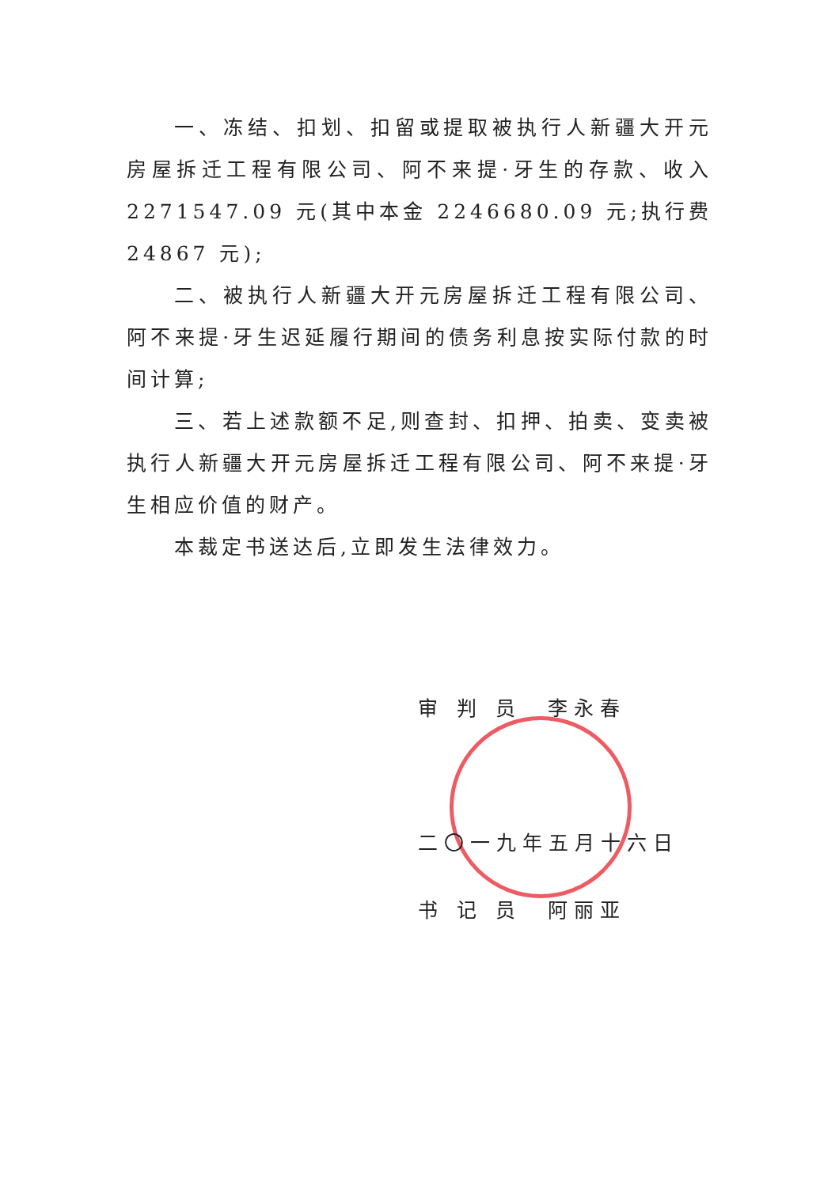一、冻结、扣划、扣留或提取被执行人新疆大开元房屋拆迁工程有限公司、阿不来提·牙生的存款、收入 2271547.09 元(其中本金 2246680.09 元;执行费 24867 元);
二、被执行人新疆大开元房屋拆迁工程有限公司、阿不来提·牙生迟延履行期间的债务利息按实际付款的时间计算;
三、若上述款额不足,则查封、扣押、拍卖、变卖被执行人新疆大开元房屋拆迁工程有限公司、阿不来提·牙生相应价值的财产。
本裁定书送达后,立即发生法律效力。
审 判 员　李永春
二〇一九年五月十六日
书 记 员　阿丽亚